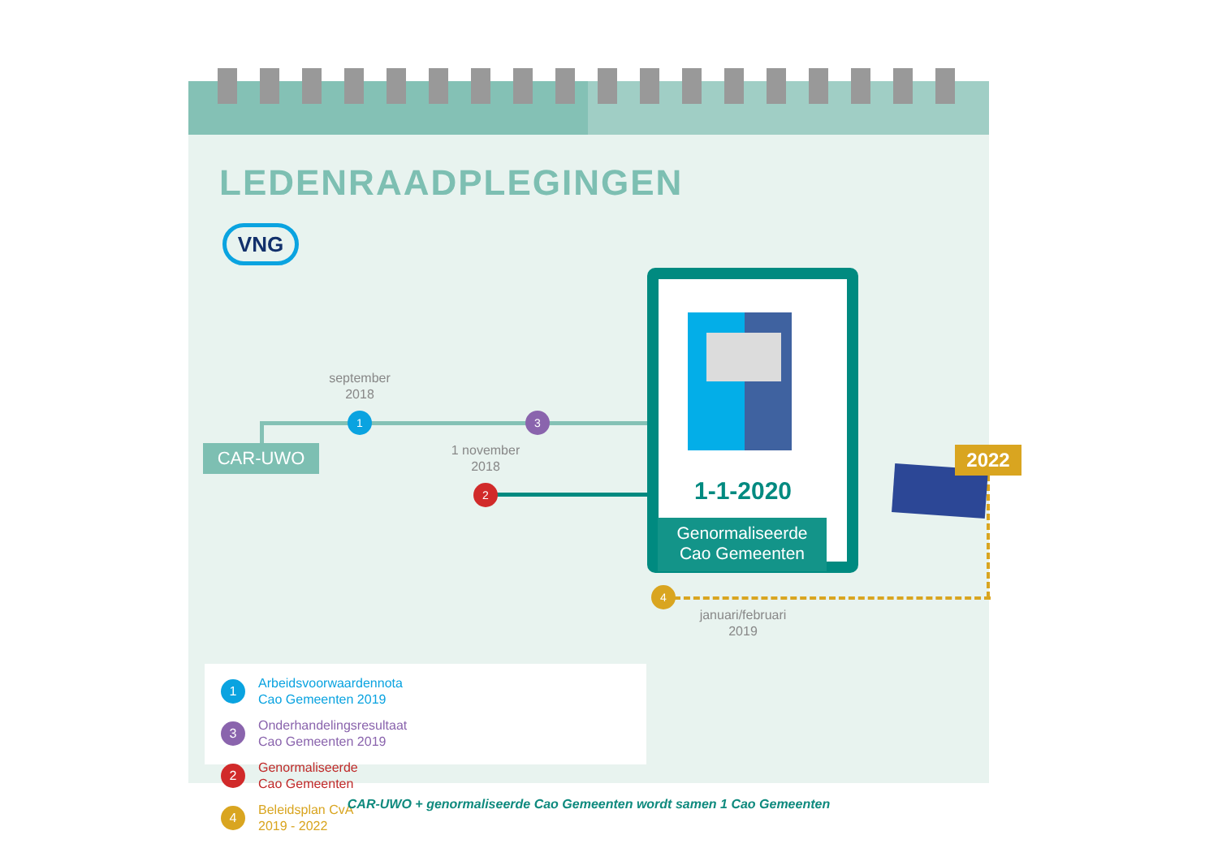LEDENRAADPLEGINGEN
VNG
september
2018
1 3
CAR-UWO
1 november
2018
2 1-1-2020
Genormaliseerde
Cao Gemeenten
2022
4
januari/februari
2019
1 Arbeidsvoorwaardennota
Cao Gemeenten 2019
3 Onderhandelingsresultaat
Cao Gemeenten 2019
2 Genormaliseerde
Cao Gemeenten
4 Beleidsplan CvA
2019 - 2022
CAR-UWO + genormaliseerde Cao Gemeenten wordt samen 1 Cao Gemeenten